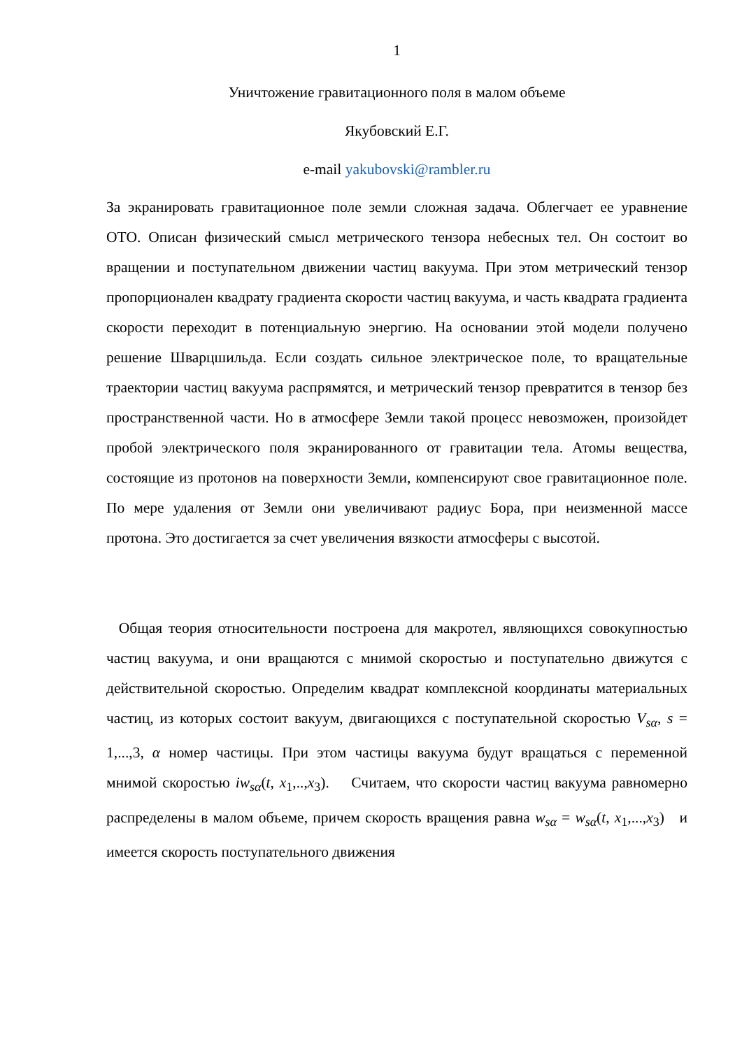1
Уничтожение гравитационного поля в малом объеме
Якубовский Е.Г.
e-mail yakubovski@rambler.ru
За экранировать гравитационное поле земли сложная задача. Облегчает ее уравнение ОТО. Описан физический смысл метрического тензора небесных тел. Он состоит во вращении и поступательном движении частиц вакуума. При этом метрический тензор пропорционален квадрату градиента скорости частиц вакуума, и часть квадрата градиента скорости переходит в потенциальную энергию. На основании этой модели получено решение Шварцшильда. Если создать сильное электрическое поле, то вращательные траектории частиц вакуума распрямятся, и метрический тензор превратится в тензор без пространственной части. Но в атмосфере Земли такой процесс невозможен, произойдет пробой электрического поля экранированного от гравитации тела. Атомы вещества, состоящие из протонов на поверхности Земли, компенсируют свое гравитационное поле. По мере удаления от Земли они увеличивают радиус Бора, при неизменной массе протона. Это достигается за счет увеличения вязкости атмосферы с высотой.
Общая теория относительности построена для макротел, являющихся совокупностью частиц вакуума, и они вращаются с мнимой скоростью и поступательно движутся с действительной скоростью. Определим квадрат комплексной координаты материальных частиц, из которых состоит вакуум, двигающихся с поступательной скоростью V<sub>sα</sub>, s = 1,...,3, α номер частицы. При этом частицы вакуума будут вращаться с переменной мнимой скоростью iw<sub>sα</sub>(t, x<sub>1</sub>,..,x<sub>3</sub>). Считаем, что скорости частиц вакуума равномерно распределены в малом объеме, причем скорость вращения равна w<sub>sα</sub> = w<sub>sα</sub>(t, x<sub>1</sub>,...,x<sub>3</sub>) и имеется скорость поступательного движения